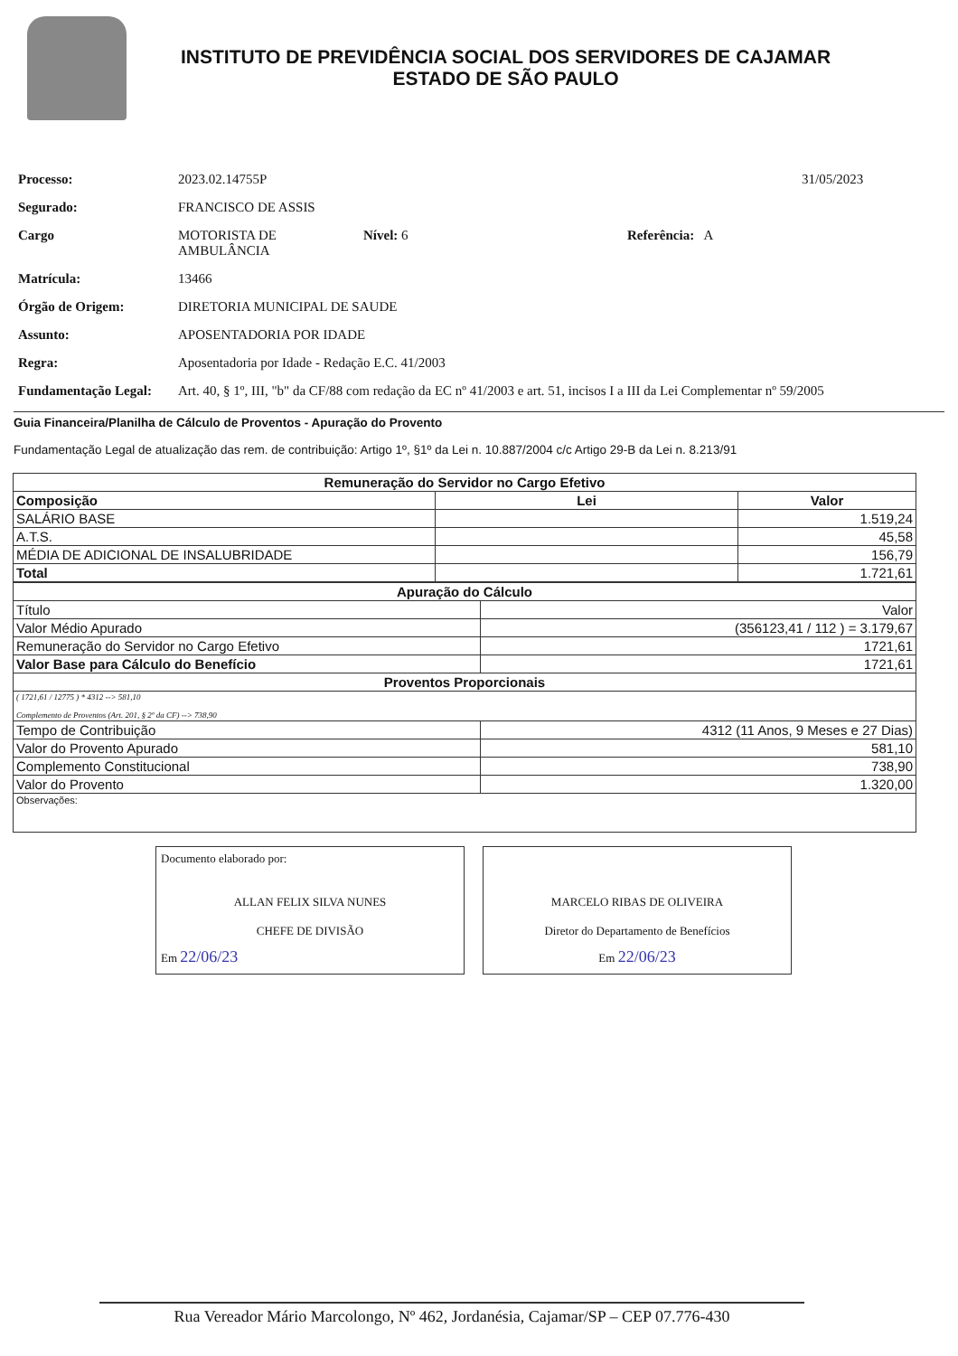INSTITUTO DE PREVIDÊNCIA SOCIAL DOS SERVIDORES DE CAJAMAR
ESTADO DE SÃO PAULO
Processo: 2023.02.14755P 31/05/2023
Segurado: FRANCISCO DE ASSIS
Cargo MOTORISTA DE
AMBULÂNCIA Nível: 6 Referência: A
Matrícula: 13466
Órgão de Origem: DIRETORIA MUNICIPAL DE SAUDE
Assunto: APOSENTADORIA POR IDADE
Regra: Aposentadoria por Idade - Redação E.C. 41/2003
Fundamentação Legal: Art. 40, § 1º, III, "b" da CF/88 com redação da EC nº 41/2003 e art. 51, incisos I a III da Lei Complementar nº 59/2005
Guia Financeira/Planilha de Cálculo de Proventos - Apuração do Provento
Fundamentação Legal de atualização das rem. de contribuição: Artigo 1º, §1º da Lei n. 10.887/2004 c/c Artigo 29-B da Lei n. 8.213/91
| Remuneração do Servidor no Cargo Efetivo | | |
| Composição | Lei | Valor |
| SALÁRIO BASE | | 1.519,24 |
| A.T.S. | | 45,58 |
| MÉDIA DE ADICIONAL DE INSALUBRIDADE | | 156,79 |
| Total | | 1.721,61 |
| Apuração do Cálculo | |
| Título | Valor |
| Valor Médio Apurado | (356123,41 / 112 ) = 3.179,67 |
| Remuneração do Servidor no Cargo Efetivo | 1721,61 |
| Valor Base para Cálculo do Benefício | 1721,61 |
| Proventos Proporcionais | |
| ( 1721,61 / 12775 ) * 4312 --> 581,10 Complemento de Proventos (Art. 201, § 2º da CF) --> 738,90 | |
| Tempo de Contribuição | 4312 (11 Anos, 9 Meses e 27 Dias) |
| Valor do Provento Apurado | 581,10 |
| Complemento Constitucional | 738,90 |
| Valor do Provento | 1.320,00 |
| Observações: | |
Documento elaborado por:
ALLAN FELIX SILVA NUNES
CHEFE DE DIVISÃO
Em 22/06/23
MARCELO RIBAS DE OLIVEIRA
Diretor do Departamento de Benefícios
Em 22/06/23
Rua Vereador Mário Marcolongo, Nº 462, Jordanésia, Cajamar/SP – CEP 07.776-430